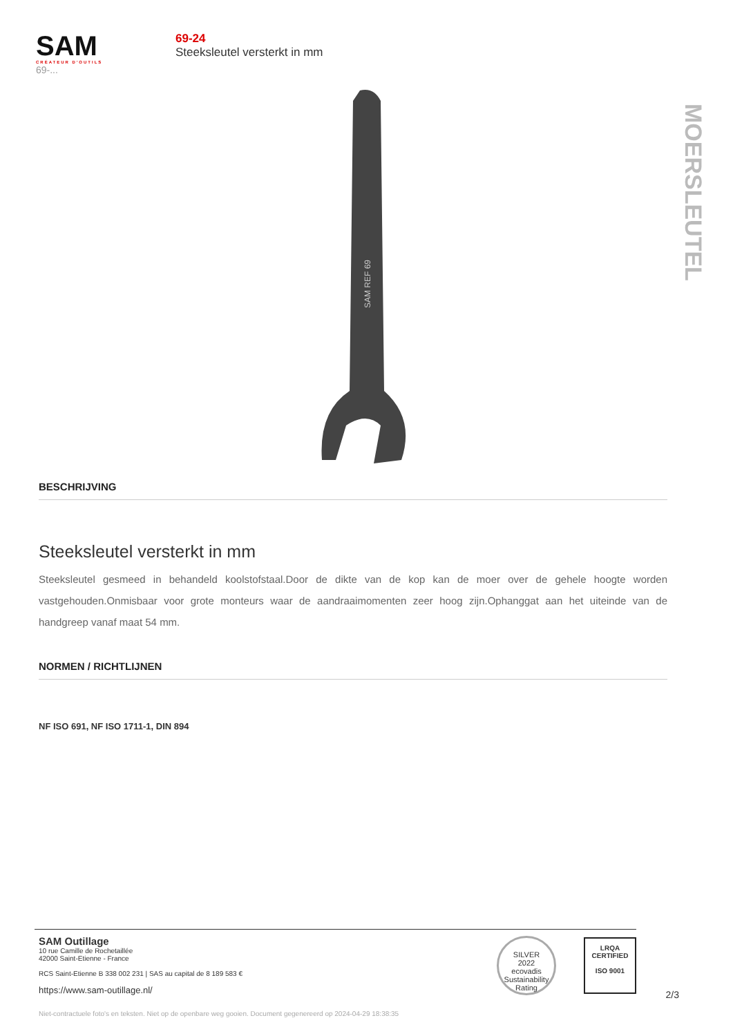SAM
CRÉATEUR D'OUTILS
69-...
69-24
Steeksleutel versterkt in mm
MOERSLEUTEL
SAM REF 69
BESCHRIJVING
Steeksleutel versterkt in mm
Steeksleutel gesmeed in behandeld koolstofstaal.Door de dikte van de kop kan de moer over de gehele hoogte worden vastgehouden.Onmisbaar voor grote monteurs waar de aandraaimomenten zeer hoog zijn.Ophanggat aan het uiteinde van de handgreep vanaf maat 54 mm.
NORMEN / RICHTLIJNEN
NF ISO 691, NF ISO 1711-1, DIN 894
SAM Outillage
10 rue Camille de Rochetaillée
42000 Saint-Etienne - France
RCS Saint-Etienne B 338 002 231 | SAS au capital de 8 189 583 €
https://www.sam-outillage.nl/
SILVER
2022
ecovadis
Sustainability Rating
LRQA
CERTIFIED
ISO 9001
2/3
Niet-contractuele foto's en teksten. Niet op de openbare weg gooien. Document gegenereerd op 2024-04-29 18:38:35